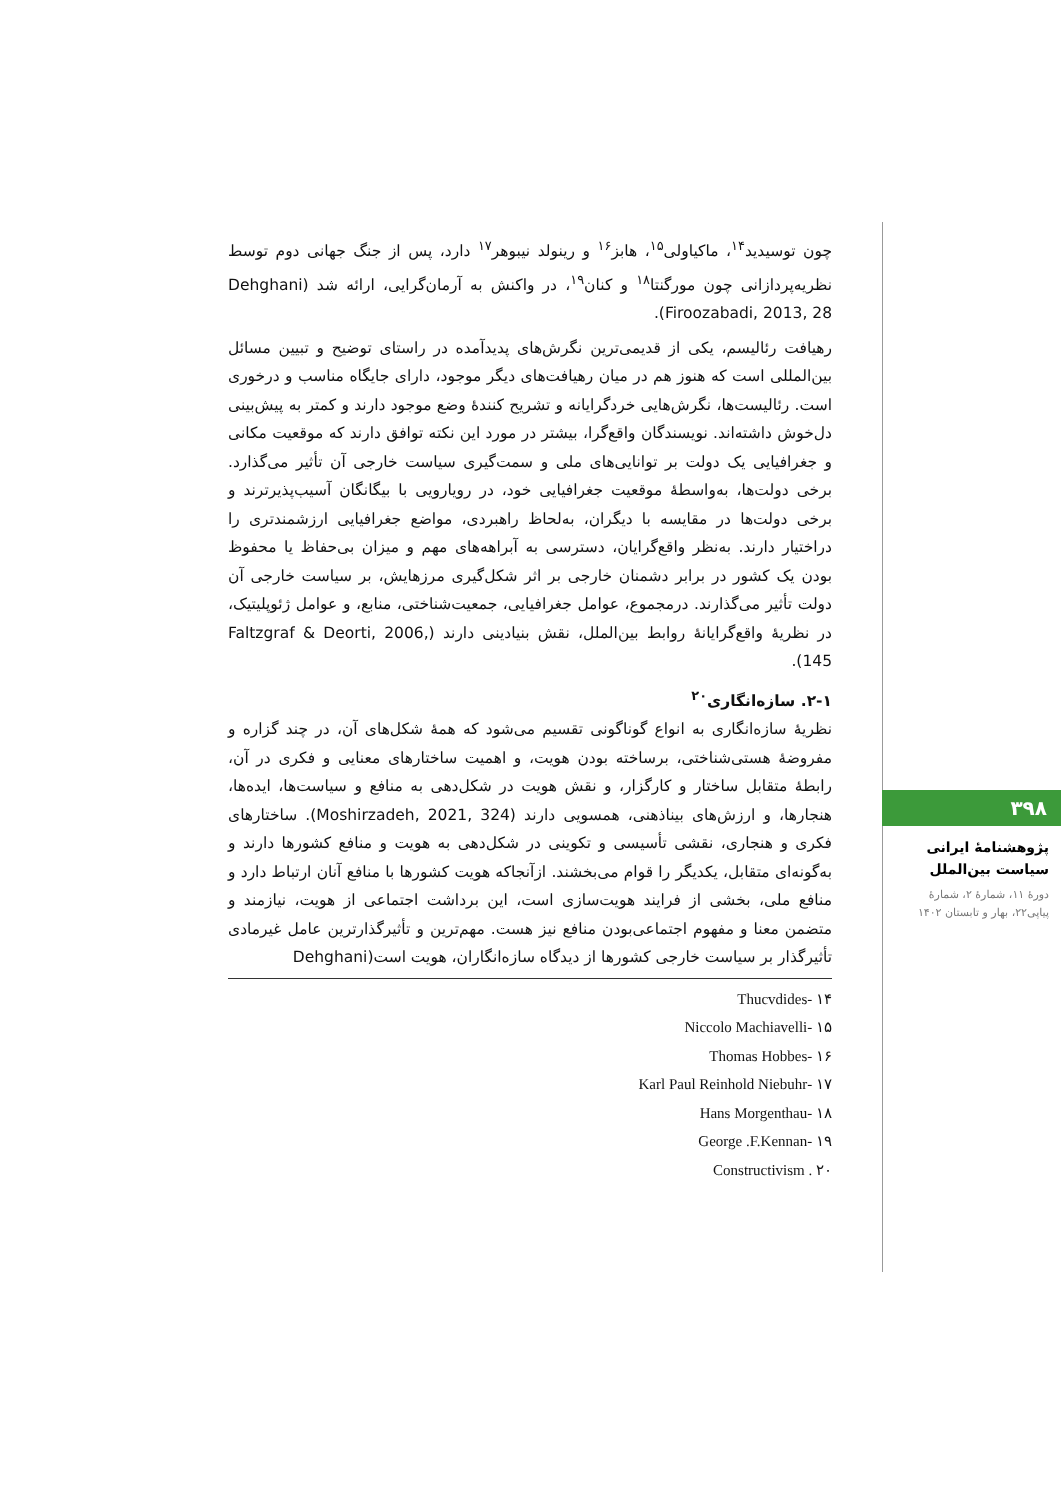چون توسیدید<sup>۱۴</sup>، ماکیاولی<sup>۱۵</sup>، هابز<sup>۱۶</sup> و رینولد نیبوهر<sup>۱۷</sup> دارد، پس از جنگ جهانی دوم توسط نظریه‌پردازانی چون مورگنتا<sup>۱۸</sup> و کنان<sup>۱۹</sup>، در واکنش به آرمان‌گرایی، ارائه شد (Dehghani Firoozabadi, 2013, 28).
رهیافت رئالیسم، یکی از قدیمی‌ترین نگرش‌های پدیدآمده در راستای توضیح و تبیین مسائل بین‌المللی است که هنوز هم در میان رهیافت‌های دیگر موجود، دارای جایگاه مناسب و درخوری است. رئالیست‌ها، نگرش‌هایی خردگرایانه و تشریح کنندهٔ وضع موجود دارند و کمتر به پیش‌بینی دل‌خوش داشته‌اند. نویسندگان واقع‌گرا، بیشتر در مورد این نکته توافق دارند که موقعیت مکانی و جغرافیایی یک دولت بر توانایی‌های ملی و سمت‌گیری سیاست خارجی آن تأثیر می‌گذارد. برخی دولت‌ها، به‌واسطهٔ موقعیت جغرافیایی خود، در رویارویی با بیگانگان آسیب‌پذیرترند و برخی دولت‌ها در مقایسه با دیگران، به‌لحاظ راهبردی، مواضع جغرافیایی ارزشمندتری را دراختیار دارند. به‌نظر واقع‌گرایان، دسترسی به آبراهه‌های مهم و میزان بی‌حفاظ یا محفوظ بودن یک کشور در برابر دشمنان خارجی بر اثر شکل‌گیری مرزهایش، بر سیاست خارجی آن دولت تأثیر می‌گذارند. درمجموع، عوامل جغرافیایی، جمعیت‌شناختی، منابع، و عوامل ژئوپلیتیک، در نظریهٔ واقع‌گرایانهٔ روابط بین‌الملل، نقش بنیادینی دارند (Faltzgraf & Deorti, 2006, 145).
۲-۱. سازه‌انگاری<sup>۲۰</sup>
نظریهٔ سازه‌انگاری به انواع گوناگونی تقسیم می‌شود که همهٔ شکل‌های آن، در چند گزاره و مفروضهٔ هستی‌شناختی، برساخته بودن هویت، و اهمیت ساختارهای معنایی و فکری در آن، رابطهٔ متقابل ساختار و کارگزار، و نقش هویت در شکل‌دهی به منافع و سیاست‌ها، ایده‌ها، هنجارها، و ارزش‌های بیناذهنی، همسویی دارند (Moshirzadeh, 2021, 324). ساختارهای فکری و هنجاری، نقشی تأسیسی و تکوینی در شکل‌دهی به هویت و منافع کشورها دارند و به‌گونه‌ای متقابل، یکدیگر را قوام می‌بخشند. ازآنجاکه هویت کشورها با منافع آنان ارتباط دارد و منافع ملی، بخشی از فرایند هویت‌سازی است، این برداشت اجتماعی از هویت، نیازمند و متضمن معنا و مفهوم اجتماعی‌بودن منافع نیز هست. مهم‌ترین و تأثیرگذارترین عامل غیرمادی تأثیرگذار بر سیاست خارجی کشورها از دیدگاه سازه‌انگاران، هویت است(Dehghani
۱۴ -Thucvdides
۱۵ -Niccolo Machiavelli
۱۶ -Thomas Hobbes
۱۷ -Karl Paul Reinhold Niebuhr
۱۸ -Hans Morgenthau
۱۹ -George .F.Kennan
۲۰ . Constructivism
۳۹۸
پژوهشنامهٔ ایرانی
سیاست بین‌الملل
دورهٔ ۱۱، شمارهٔ ۲، شمارهٔ
پیاپی۲۲، بهار و تابستان ۱۴۰۲